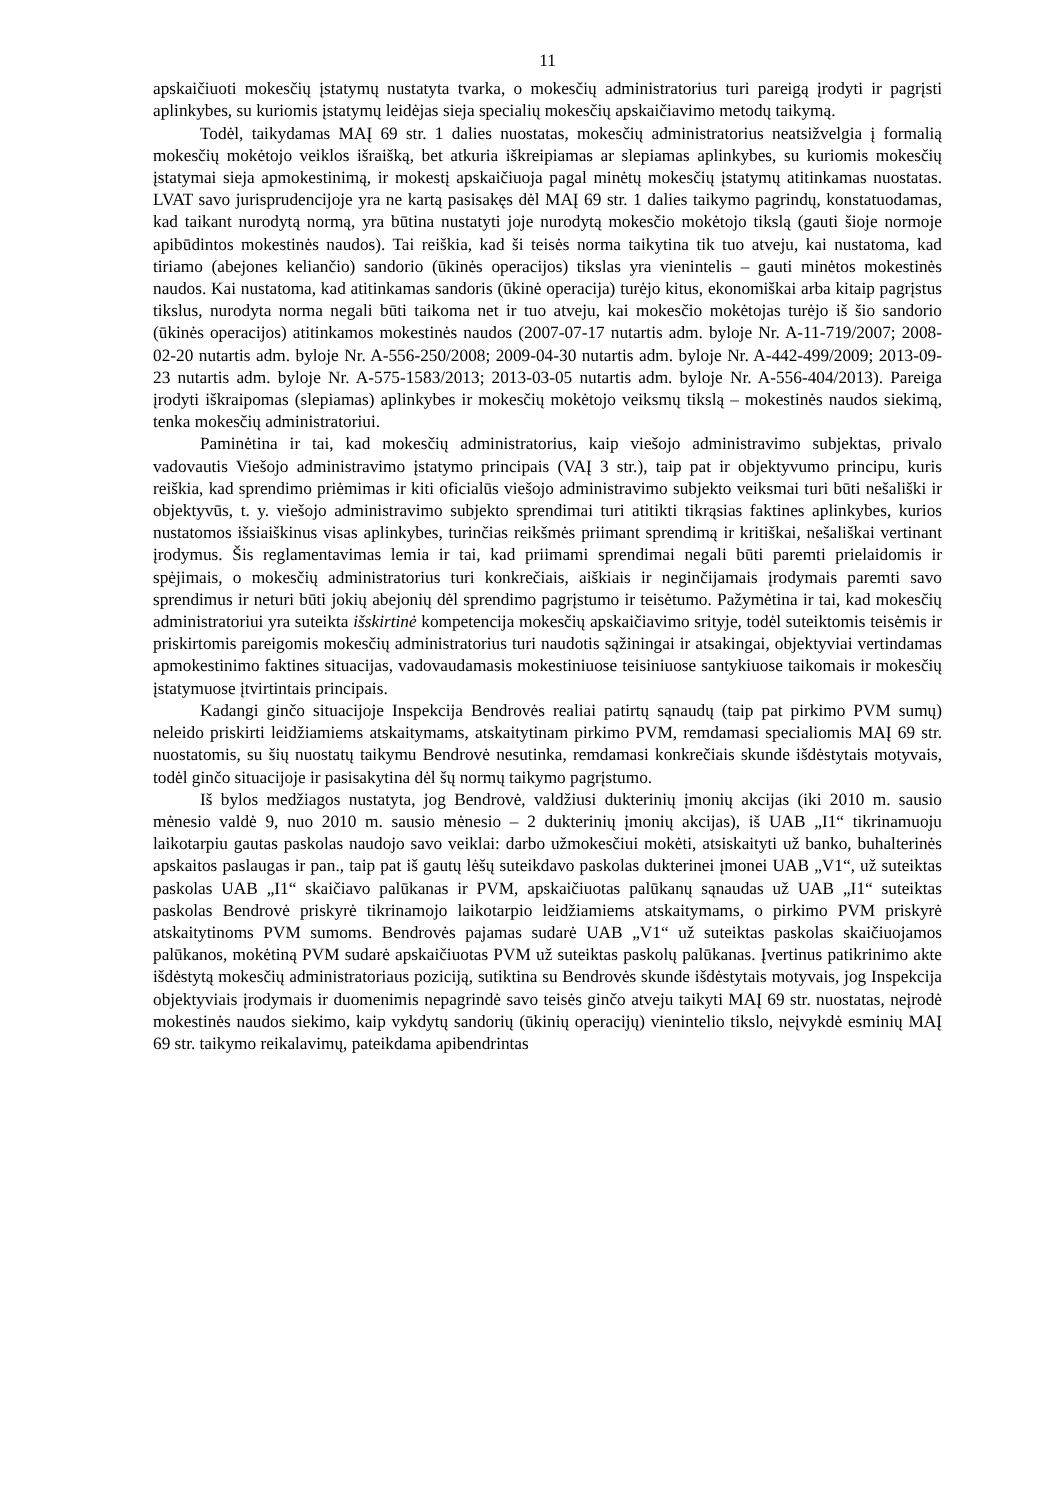11
apskaičiuoti mokesčių įstatymų nustatyta tvarka, o mokesčių administratorius turi pareigą įrodyti ir pagrįsti aplinkybes, su kuriomis įstatymų leidėjas sieja specialių mokesčių apskaičiavimo metodų taikymą.
Todėl, taikydamas MAĮ 69 str. 1 dalies nuostatas, mokesčių administratorius neatsižvelgia į formalią mokesčių mokėtojo veiklos išraišką, bet atkuria iškreipiamas ar slepiamas aplinkybes, su kuriomis mokesčių įstatymai sieja apmokestinimą, ir mokestį apskaičiuoja pagal minėtų mokesčių įstatymų atitinkamas nuostatas. LVAT savo jurisprudencijoje yra ne kartą pasisakęs dėl MAĮ 69 str. 1 dalies taikymo pagrindų, konstatuodamas, kad taikant nurodytą normą, yra būtina nustatyti joje nurodytą mokesčio mokėtojo tikslą (gauti šioje normoje apibūdintos mokestinės naudos). Tai reiškia, kad ši teisės norma taikytina tik tuo atveju, kai nustatoma, kad tiriamo (abejones keliančio) sandorio (ūkinės operacijos) tikslas yra vienintelis – gauti minėtos mokestinės naudos. Kai nustatoma, kad atitinkamas sandoris (ūkinė operacija) turėjo kitus, ekonomiškai arba kitaip pagrįstus tikslus, nurodyta norma negali būti taikoma net ir tuo atveju, kai mokesčio mokėtojas turėjo iš šio sandorio (ūkinės operacijos) atitinkamos mokestinės naudos (2007-07-17 nutartis adm. byloje Nr. A-11-719/2007; 2008-02-20 nutartis adm. byloje Nr. A-556-250/2008; 2009-04-30 nutartis adm. byloje Nr. A-442-499/2009; 2013-09-23 nutartis adm. byloje Nr. A-575-1583/2013; 2013-03-05 nutartis adm. byloje Nr. A-556-404/2013). Pareiga įrodyti iškraipomas (slepiamas) aplinkybes ir mokesčių mokėtojo veiksmų tikslą – mokestinės naudos siekimą, tenka mokesčių administratoriui.
Paminėtina ir tai, kad mokesčių administratorius, kaip viešojo administravimo subjektas, privalo vadovautis Viešojo administravimo įstatymo principais (VAĮ 3 str.), taip pat ir objektyvumo principu, kuris reiškia, kad sprendimo priėmimas ir kiti oficialūs viešojo administravimo subjekto veiksmai turi būti nešališki ir objektyvūs, t. y. viešojo administravimo subjekto sprendimai turi atitikti tikrąsias faktines aplinkybes, kurios nustatomos išsiaiškinus visas aplinkybes, turinčias reikšmės priimant sprendimą ir kritiškai, nešališkai vertinant įrodymus. Šis reglamentavimas lemia ir tai, kad priimami sprendimai negali būti paremti prielaidomis ir spėjimais, o mokesčių administratorius turi konkrečiais, aiškiais ir neginčijamais įrodymais paremti savo sprendimus ir neturi būti jokių abejonių dėl sprendimo pagrįstumo ir teisėtumo. Pažymėtina ir tai, kad mokesčių administratoriui yra suteikta išskirtinė kompetencija mokesčių apskaičiavimo srityje, todėl suteiktomis teisėmis ir priskirtomis pareigomis mokesčių administratorius turi naudotis sąžiningai ir atsakingai, objektyviai vertindamas apmokestinimo faktines situacijas, vadovaudamasis mokestiniuose teisiniuose santykiuose taikomais ir mokesčių įstatymuose įtvirtintais principais.
Kadangi ginčo situacijoje Inspekcija Bendrovės realiai patirtų sąnaudų (taip pat pirkimo PVM sumų) neleido priskirti leidžiamiems atskaitymams, atskaitytinam pirkimo PVM, remdamasi specialiomis MAĮ 69 str. nuostatomis, su šių nuostatų taikymu Bendrovė nesutinka, remdamasi konkrečiais skunde išdėstytais motyvais, todėl ginčo situacijoje ir pasisakytina dėl šų normų taikymo pagrįstumo.
Iš bylos medžiagos nustatyta, jog Bendrovė, valdžiusi dukterinių įmonių akcijas (iki 2010 m. sausio mėnesio valdė 9, nuo 2010 m. sausio mėnesio – 2 dukterinių įmonių akcijas), iš UAB „I1“ tikrinamuoju laikotarpiu gautas paskolas naudojo savo veiklai: darbo užmokesčiui mokėti, atsiskaityti už banko, buhalterinės apskaitos paslaugas ir pan., taip pat iš gautų lėšų suteikdavo paskolas dukterinei įmonei UAB „V1“, už suteiktas paskolas UAB „I1“ skaičiavo palūkanas ir PVM, apskaičiuotas palūkanų sąnaudas už UAB „I1“ suteiktas paskolas Bendrovė priskyrė tikrinamojo laikotarpio leidžiamiems atskaitymams, o pirkimo PVM priskyrė atskaitytinoms PVM sumoms. Bendrovės pajamas sudarė UAB „V1“ už suteiktas paskolas skaičiuojamos palūkanos, mokėtiną PVM sudarė apskaičiuotas PVM už suteiktas paskolų palūkanas. Įvertinus patikrinimo akte išdėstytą mokesčių administratoriaus poziciją, sutiktina su Bendrovės skunde išdėstytais motyvais, jog Inspekcija objektyviais įrodymais ir duomenimis nepagrindė savo teisės ginčo atveju taikyti MAĮ 69 str. nuostatas, neįrodė mokestinės naudos siekimo, kaip vykdytų sandorių (ūkinių operacijų) vienintelio tikslo, neįvykdė esminių MAĮ 69 str. taikymo reikalavimų, pateikdama apibendrintas